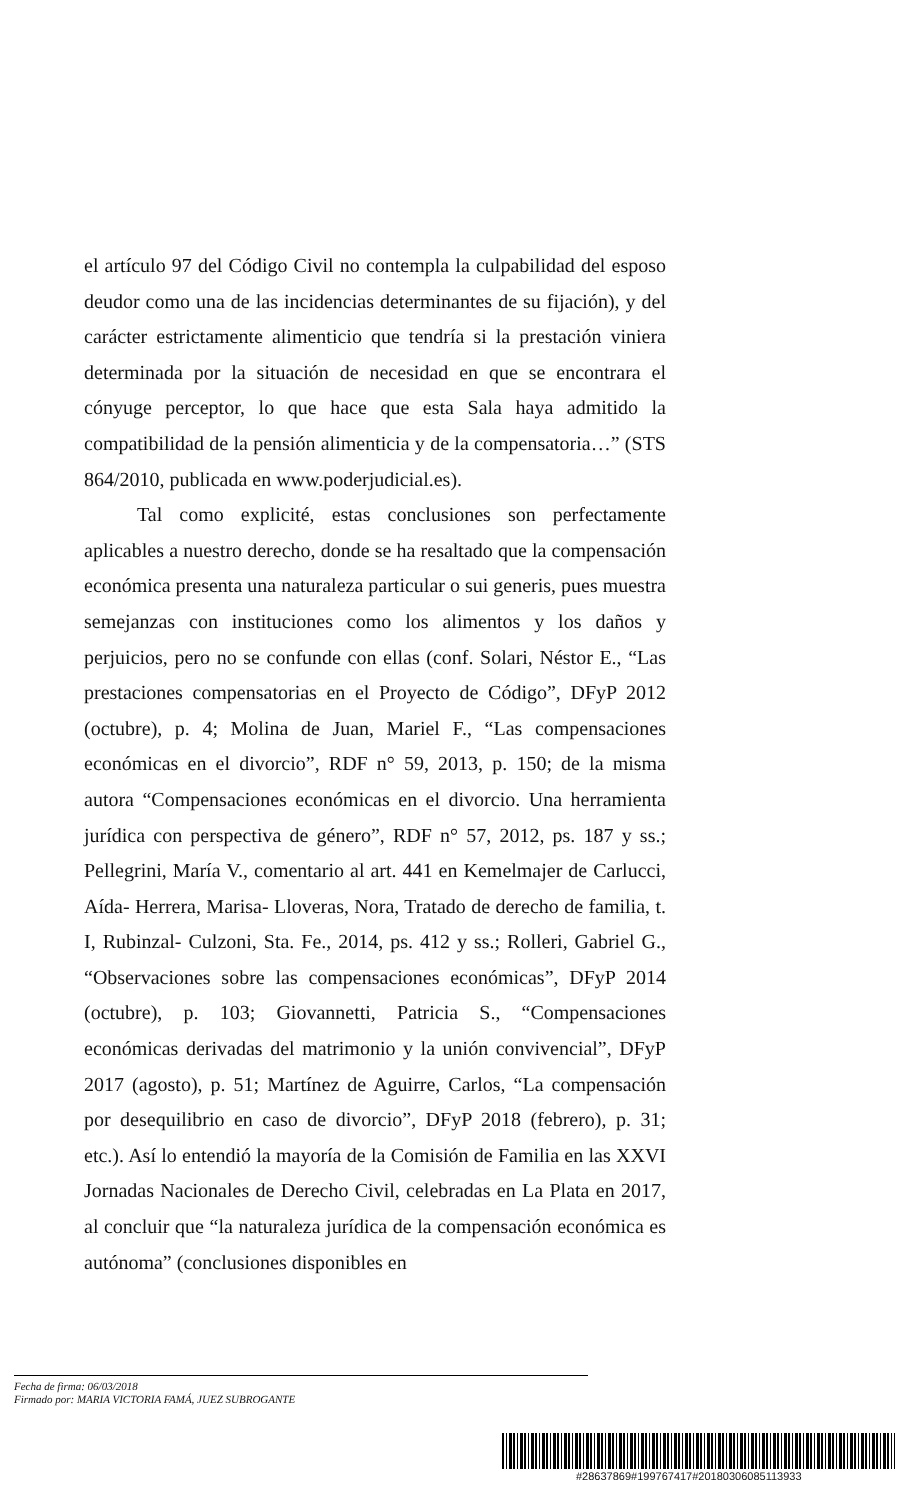el artículo 97 del Código Civil no contempla la culpabilidad del esposo deudor como una de las incidencias determinantes de su fijación), y del carácter estrictamente alimenticio que tendría si la prestación viniera determinada por la situación de necesidad en que se encontrara el cónyuge perceptor, lo que hace que esta Sala haya admitido la compatibilidad de la pensión alimenticia y de la compensatoria…” (STS 864/2010, publicada en www.poderjudicial.es).
Tal como explicité, estas conclusiones son perfectamente aplicables a nuestro derecho, donde se ha resaltado que la compensación económica presenta una naturaleza particular o sui generis, pues muestra semejanzas con instituciones como los alimentos y los daños y perjuicios, pero no se confunde con ellas (conf. Solari, Néstor E., “Las prestaciones compensatorias en el Proyecto de Código”, DFyP 2012 (octubre), p. 4; Molina de Juan, Mariel F., “Las compensaciones económicas en el divorcio”, RDF n° 59, 2013, p. 150; de la misma autora “Compensaciones económicas en el divorcio. Una herramienta jurídica con perspectiva de género”, RDF n° 57, 2012, ps. 187 y ss.; Pellegrini, María V., comentario al art. 441 en Kemelmajer de Carlucci, Aída- Herrera, Marisa- Lloveras, Nora, Tratado de derecho de familia, t. I, Rubinzal- Culzoni, Sta. Fe., 2014, ps. 412 y ss.; Rolleri, Gabriel G., “Observaciones sobre las compensaciones económicas”, DFyP 2014 (octubre), p. 103; Giovannetti, Patricia S., “Compensaciones económicas derivadas del matrimonio y la unión convivencial”, DFyP 2017 (agosto), p. 51; Martínez de Aguirre, Carlos, “La compensación por desequilibrio en caso de divorcio”, DFyP 2018 (febrero), p. 31; etc.). Así lo entendió la mayoría de la Comisión de Familia en las XXVI Jornadas Nacionales de Derecho Civil, celebradas en La Plata en 2017, al concluir que “la naturaleza jurídica de la compensación económica es autónoma” (conclusiones disponibles en
Fecha de firma: 06/03/2018
Firmado por: MARIA VICTORIA FAMÁ, JUEZ SUBROGANTE
#28637869#199767417#20180306085113933